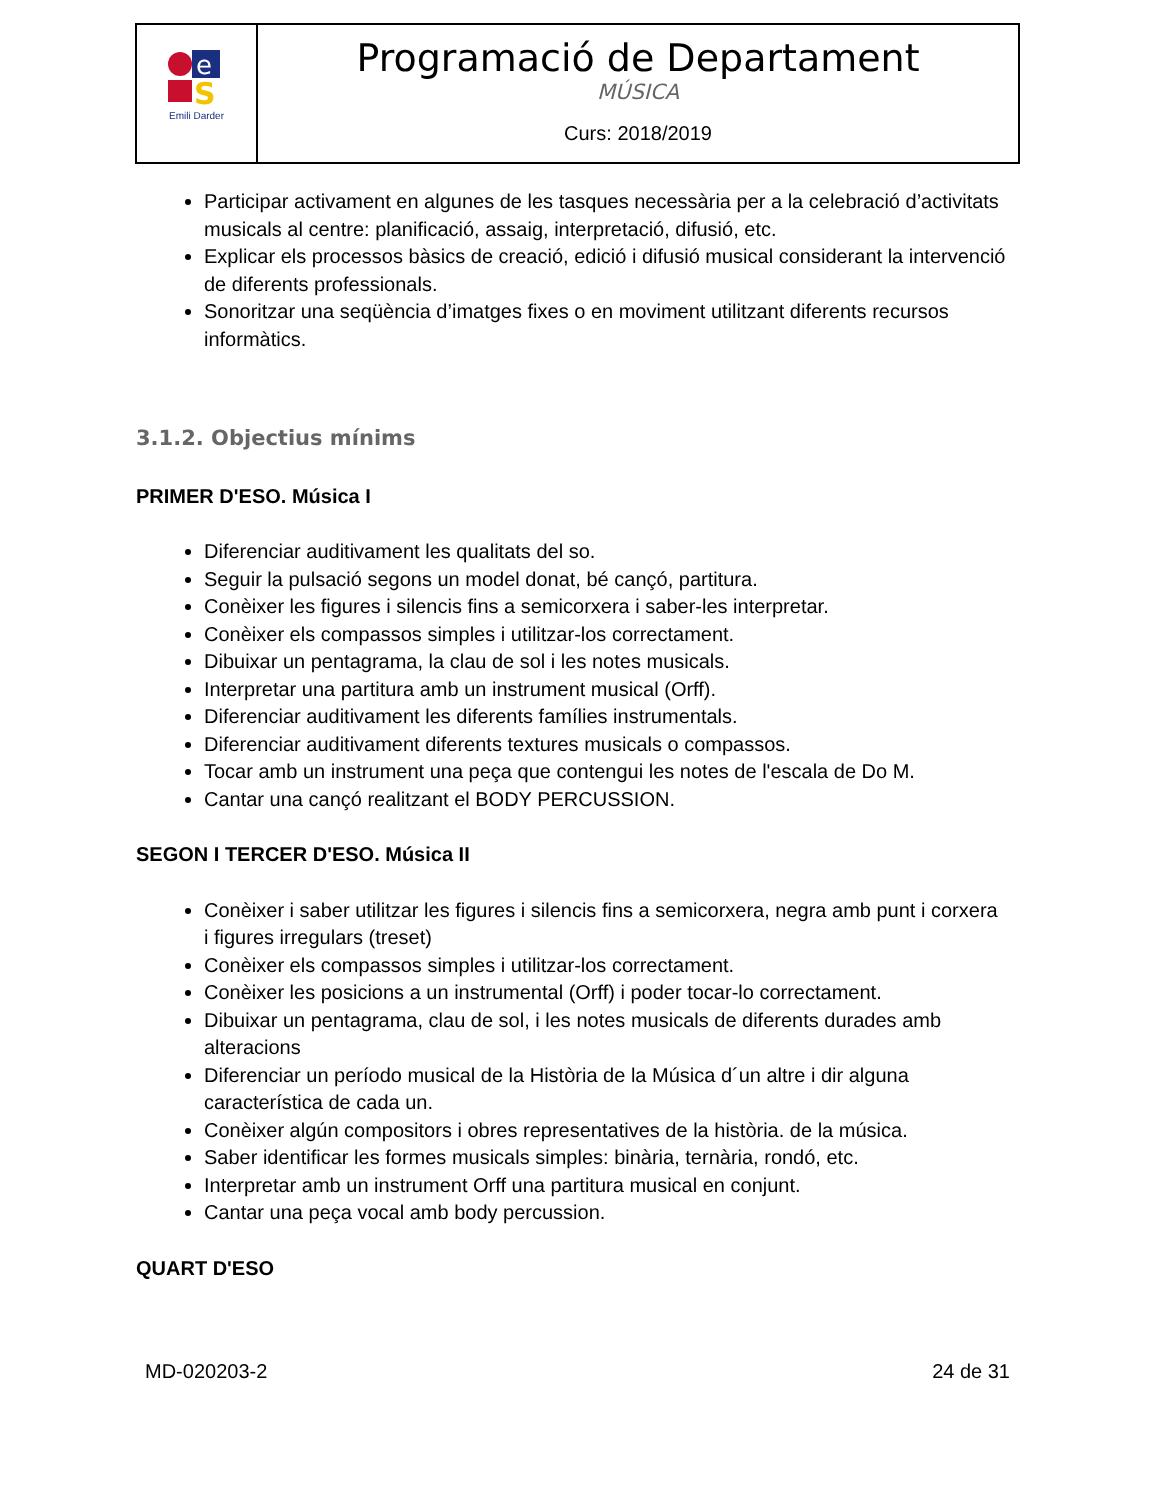| e S Emili Darder | Programació de Departament MÚSICA Curs: 2018/2019 |
Participar activament en algunes de les tasques necessària per a la celebració d’activitats musicals al centre: planificació, assaig, interpretació, difusió, etc.
Explicar els processos bàsics de creació, edició i difusió musical considerant la intervenció de diferents professionals.
Sonoritzar una seqüència d’imatges fixes o en moviment utilitzant diferents recursos informàtics.
3.1.2. Objectius mínims
PRIMER D'ESO. Música I
Diferenciar auditivament les qualitats del so.
Seguir la pulsació segons un model donat, bé cançó, partitura.
Conèixer les figures i silencis fins a semicorxera i saber-les interpretar.
Conèixer els compassos simples i utilitzar-los correctament.
Dibuixar un pentagrama, la clau de sol i les notes musicals.
Interpretar una partitura amb un instrument musical (Orff).
Diferenciar auditivament les diferents famílies instrumentals.
Diferenciar auditivament diferents textures musicals o compassos.
Tocar amb un instrument una peça que contengui les notes de l'escala de Do M.
Cantar una cançó realitzant el BODY PERCUSSION.
SEGON I TERCER D'ESO. Música II
Conèixer i saber utilitzar les figures i silencis fins a semicorxera, negra amb punt i corxera i figures irregulars (treset)
Conèixer els compassos simples i utilitzar-los correctament.
Conèixer les posicions a un instrumental (Orff) i poder tocar-lo correctament.
Dibuixar un pentagrama, clau de sol, i les notes musicals de diferents durades amb alteracions
Diferenciar un período musical de la Història de la Música d´un altre i dir alguna característica de cada un.
Conèixer algún compositors i obres representatives de la història. de la música.
Saber identificar les formes musicals simples: binària, ternària, rondó, etc.
Interpretar amb un instrument Orff una partitura musical en conjunt.
Cantar una peça vocal amb body percussion.
QUART D'ESO
MD-020203-2 24 de 31